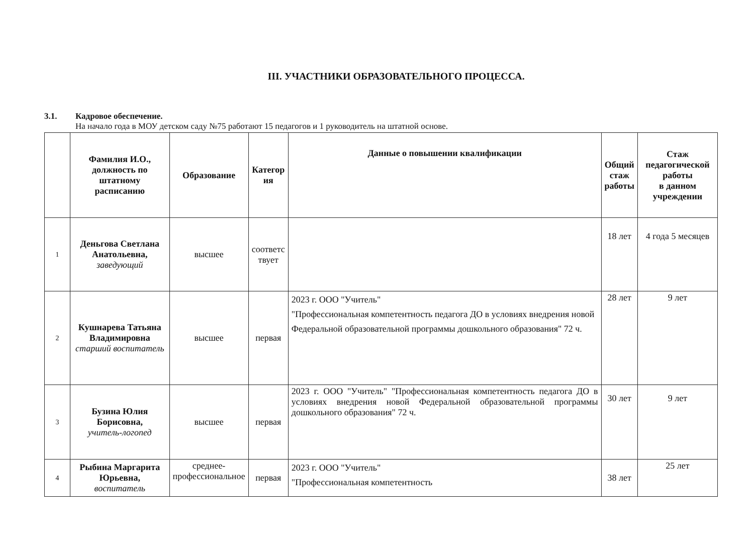III. УЧАСТНИКИ ОБРАЗОВАТЕЛЬНОГО ПРОЦЕССА.
3.1. Кадровое обеспечение.
На начало года в МОУ детском саду №75 работают 15 педагогов и 1 руководитель на штатной основе.
| | Фамилия И.О., должность по штатному расписанию | Образование | Категор ия | Данные о повышении квалификации | Общий стаж работы | Стаж педагогической работы в данном учреждении |
| --- | --- | --- | --- | --- | --- | --- |
| 1 | Деньгова Светлана Анатольевна, заведующий | высшее | соответс твует | | 18 лет | 4 года 5 месяцев |
| 2 | Кушнарева Татьяна Владимировна старший воспитатель | высшее | первая | 2023 г. ООО "Учитель" "Профессиональная компетентность педагога ДО в условиях внедрения новой Федеральной образовательной программы дошкольного образования" 72 ч. | 28 лет | 9 лет |
| 3 | Бузина Юлия Борисовна, учитель-логопед | высшее | первая | 2023 г. ООО "Учитель" "Профессиональная компетентность педагога ДО в условиях внедрения новой Федеральной образовательной программы дошкольного образования" 72 ч. | 30 лет | 9 лет |
| 4 | Рыбина Маргарита Юрьевна, воспитатель | среднее- профессиональное | первая | 2023 г. ООО "Учитель" "Профессиональная компетентность | 38 лет | 25 лет |